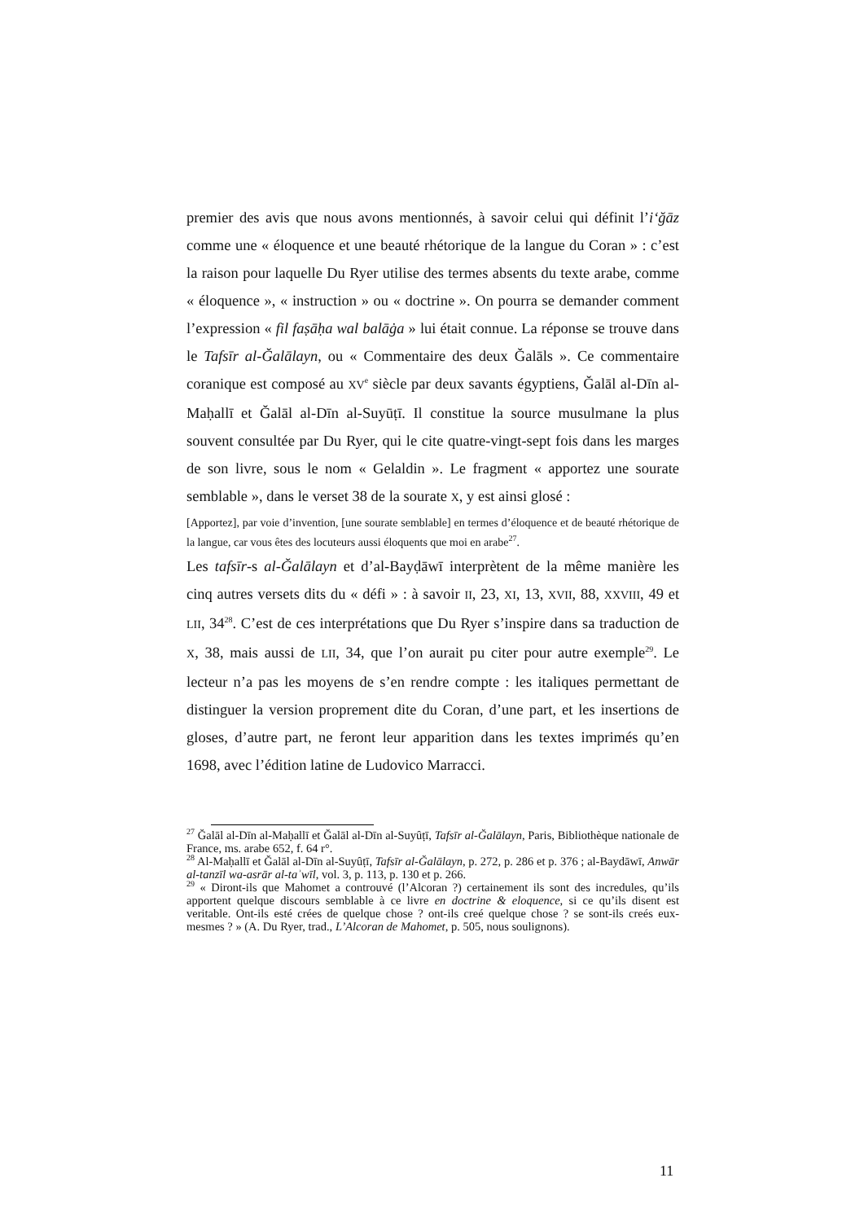premier des avis que nous avons mentionnés, à savoir celui qui définit l’i‘ğāz comme une « éloquence et une beauté rhétorique de la langue du Coran » : c’est la raison pour laquelle Du Ryer utilise des termes absents du texte arabe, comme « éloquence », « instruction » ou « doctrine ». On pourra se demander comment l’expression « fil faṣāḥa wal balāġa » lui était connue. La réponse se trouve dans le Tafsīr al-Ğalālayn, ou « Commentaire des deux Ğalāls ». Ce commentaire coranique est composé au XV<sup>e</sup> siècle par deux savants égyptiens, Ğalāl al-Dīn al-Maḥallī et Ğalāl al-Dīn al-Suyūṭī. Il constitue la source musulmane la plus souvent consultée par Du Ryer, qui le cite quatre-vingt-sept fois dans les marges de son livre, sous le nom « Gelaldin ». Le fragment « apportez une sourate semblable », dans le verset 38 de la sourate X, y est ainsi glosé :
[Apportez], par voie d’invention, [une sourate semblable] en termes d’éloquence et de beauté rhétorique de la langue, car vous êtes des locuteurs aussi éloquents que moi en arabe<sup>27</sup>.
Les tafsīr-s al-Ğalālayn et d’al-Bayḍāwī interprètent de la même manière les cinq autres versets dits du « défi » : à savoir II, 23, XI, 13, XVII, 88, XXVIII, 49 et LII, 34<sup>28</sup>. C’est de ces interprétations que Du Ryer s’inspire dans sa traduction de X, 38, mais aussi de LII, 34, que l’on aurait pu citer pour autre exemple<sup>29</sup>. Le lecteur n’a pas les moyens de s’en rendre compte : les italiques permettant de distinguer la version proprement dite du Coran, d’une part, et les insertions de gloses, d’autre part, ne feront leur apparition dans les textes imprimés qu’en 1698, avec l’édition latine de Ludovico Marracci.
<sup>27</sup> Ğalāl al-Dīn al-Maḥallī et Ğalāl al-Dīn al-Suyûṭī, Tafsīr al-Ğalālayn, Paris, Bibliothèque nationale de France, ms. arabe 652, f. 64 r°.
<sup>28</sup> Al-Maḥallī et Ğalāl al-Dīn al-Suyûṭī, Tafsīr al-Ğalālayn, p. 272, p. 286 et p. 376 ; al-Baydāwī, Anwār al-tanzīl wa-asrār al-taʾwīl, vol. 3, p. 113, p. 130 et p. 266.
<sup>29</sup> « Diront-ils que Mahomet a controuvé (l’Alcoran ?) certainement ils sont des incredules, qu’ils apportent quelque discours semblable à ce livre en doctrine & eloquence, si ce qu’ils disent est veritable. Ont-ils esté crées de quelque chose ? ont-ils creé quelque chose ? se sont-ils creés eux-mesmes ? » (A. Du Ryer, trad., L’Alcoran de Mahomet, p. 505, nous soulignons).
11